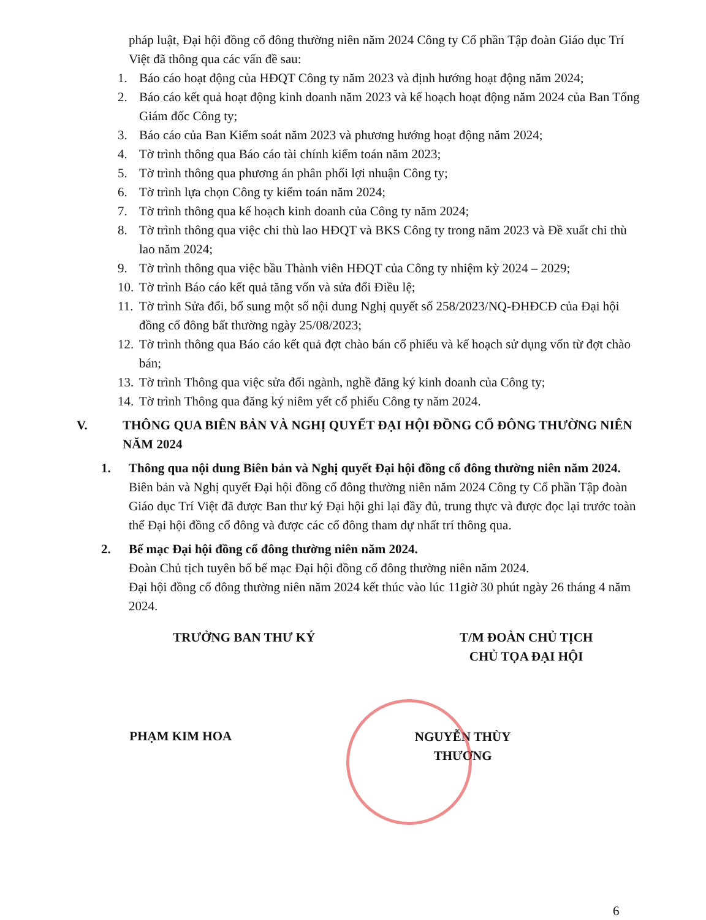pháp luật, Đại hội đồng cổ đông thường niên năm 2024 Công ty Cổ phần Tập đoàn Giáo dục Trí Việt đã thông qua các vấn đề sau:
1. Báo cáo hoạt động của HĐQT Công ty năm 2023 và định hướng hoạt động năm 2024;
2. Báo cáo kết quả hoạt động kinh doanh năm 2023 và kế hoạch hoạt động năm 2024 của Ban Tổng Giám đốc Công ty;
3. Báo cáo của Ban Kiểm soát năm 2023 và phương hướng hoạt động năm 2024;
4. Tờ trình thông qua Báo cáo tài chính kiểm toán năm 2023;
5. Tờ trình thông qua phương án phân phối lợi nhuận Công ty;
6. Tờ trình lựa chọn Công ty kiểm toán năm 2024;
7. Tờ trình thông qua kế hoạch kinh doanh của Công ty năm 2024;
8. Tờ trình thông qua việc chi thù lao HĐQT và BKS Công ty trong năm 2023 và Đề xuất chi thù lao năm 2024;
9. Tờ trình thông qua việc bầu Thành viên HĐQT của Công ty nhiệm kỳ 2024 – 2029;
10. Tờ trình Báo cáo kết quả tăng vốn và sửa đổi Điều lệ;
11. Tờ trình Sửa đổi, bổ sung một số nội dung Nghị quyết số 258/2023/NQ-ĐHĐCĐ của Đại hội đồng cổ đông bất thường ngày 25/08/2023;
12. Tờ trình thông qua Báo cáo kết quả đợt chào bán cổ phiếu và kế hoạch sử dụng vốn từ đợt chào bán;
13. Tờ trình Thông qua việc sửa đổi ngành, nghề đăng ký kinh doanh của Công ty;
14. Tờ trình Thông qua đăng ký niêm yết cổ phiếu Công ty năm 2024.
V. THÔNG QUA BIÊN BẢN VÀ NGHỊ QUYẾT ĐẠI HỘI ĐỒNG CỔ ĐÔNG THƯỜNG NIÊN NĂM 2024
1. Thông qua nội dung Biên bản và Nghị quyết Đại hội đồng cổ đông thường niên năm 2024.
Biên bản và Nghị quyết Đại hội đồng cổ đông thường niên năm 2024 Công ty Cổ phần Tập đoàn Giáo dục Trí Việt đã được Ban thư ký Đại hội ghi lại đầy đủ, trung thực và được đọc lại trước toàn thể Đại hội đồng cổ đông và được các cổ đông tham dự nhất trí thông qua.
2. Bế mạc Đại hội đồng cổ đông thường niên năm 2024.
Đoàn Chủ tịch tuyên bố bế mạc Đại hội đồng cổ đông thường niên năm 2024.
Đại hội đồng cổ đông thường niên năm 2024 kết thúc vào lúc 11giờ 30 phút ngày 26 tháng 4 năm 2024.
TRƯỞNG BAN THƯ KÝ
PHẠM KIM HOA
T/M ĐOÀN CHỦ TỊCH
CHỦ TỌA ĐẠI HỘI
NGUYỄN THÙY THƯƠNG
6